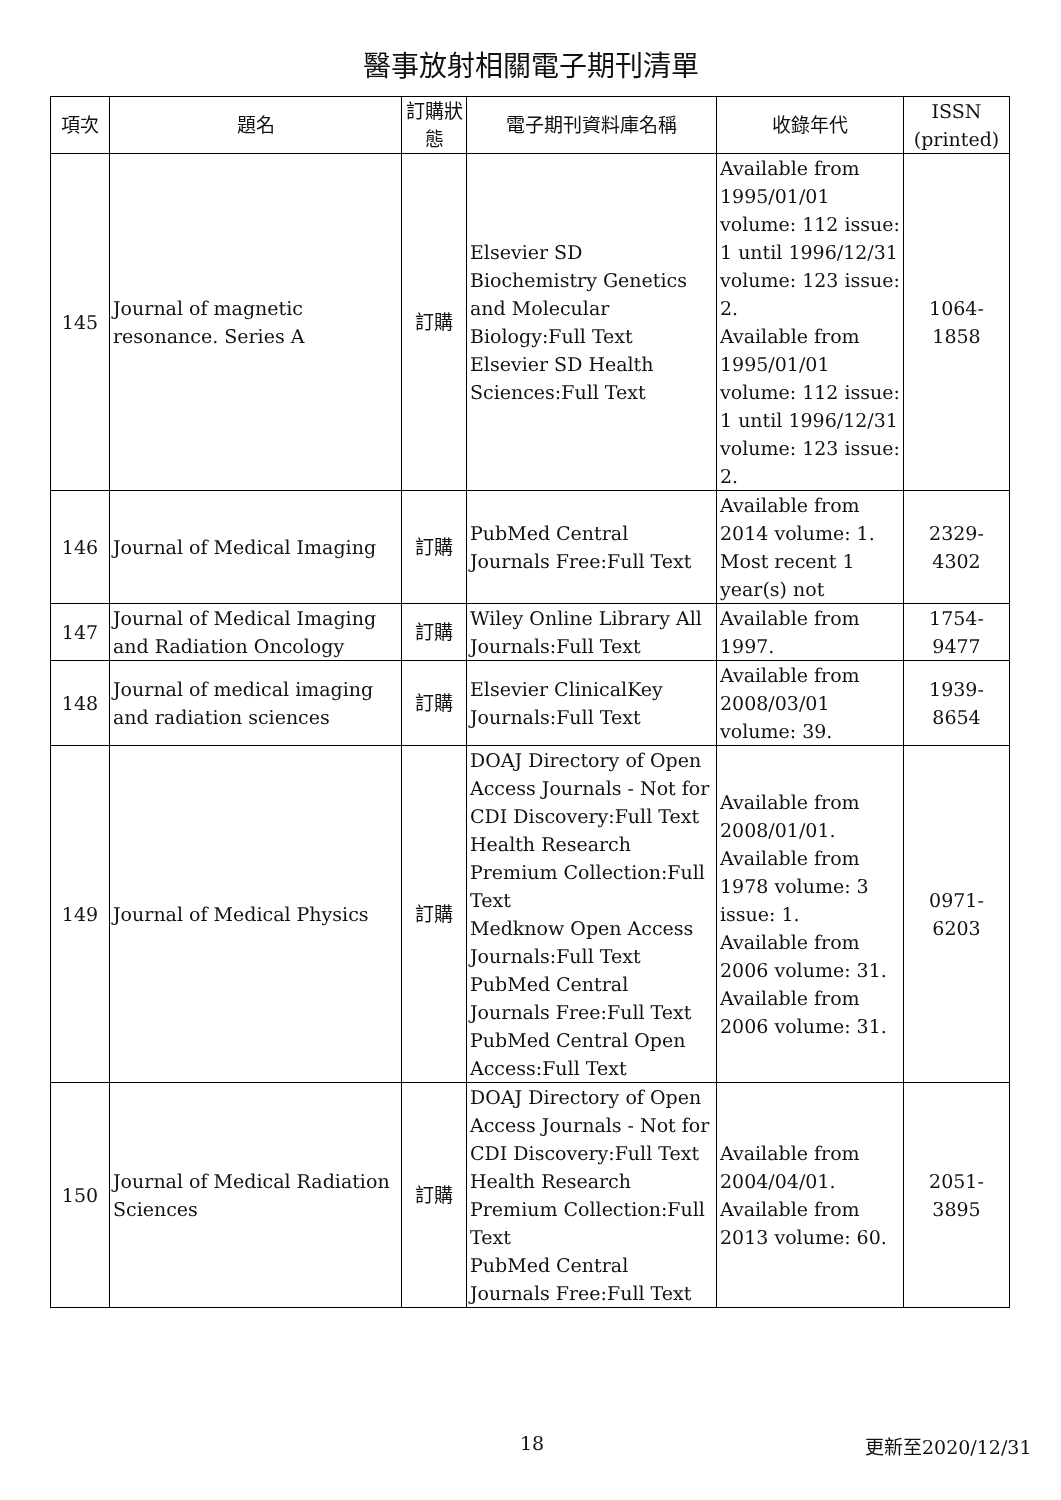醫事放射相關電子期刊清單
| 項次 | 題名 | 訂購狀態 | 電子期刊資料庫名稱 | 收錄年代 | ISSN (printed) |
| --- | --- | --- | --- | --- | --- |
| 145 | Journal of magnetic resonance. Series A | 訂購 | Elsevier SD Biochemistry Genetics and Molecular Biology:Full Text Elsevier SD Health Sciences:Full Text | Available from 1995/01/01 volume: 112 issue: 1 until 1996/12/31 volume: 123 issue: 2. Available from 1995/01/01 volume: 112 issue: 1 until 1996/12/31 volume: 123 issue: 2. | 1064-1858 |
| 146 | Journal of Medical Imaging | 訂購 | PubMed Central Journals Free:Full Text | Available from 2014 volume: 1. Most recent 1 year(s) not | 2329-4302 |
| 147 | Journal of Medical Imaging and Radiation Oncology | 訂購 | Wiley Online Library All Journals:Full Text | Available from 1997. | 1754-9477 |
| 148 | Journal of medical imaging and radiation sciences | 訂購 | Elsevier ClinicalKey Journals:Full Text | Available from 2008/03/01 volume: 39. | 1939-8654 |
| 149 | Journal of Medical Physics | 訂購 | DOAJ Directory of Open Access Journals - Not for CDI Discovery:Full Text Health Research Premium Collection:Full Text Medknow Open Access Journals:Full Text PubMed Central Journals Free:Full Text PubMed Central Open Access:Full Text | Available from 2008/01/01. Available from 1978 volume: 3 issue: 1. Available from 2006 volume: 31. Available from 2006 volume: 31. | 0971-6203 |
| 150 | Journal of Medical Radiation Sciences | 訂購 | DOAJ Directory of Open Access Journals - Not for CDI Discovery:Full Text Health Research Premium Collection:Full Text PubMed Central Journals Free:Full Text | Available from 2004/04/01. Available from 2013 volume: 60. | 2051-3895 |
18 更新至2020/12/31